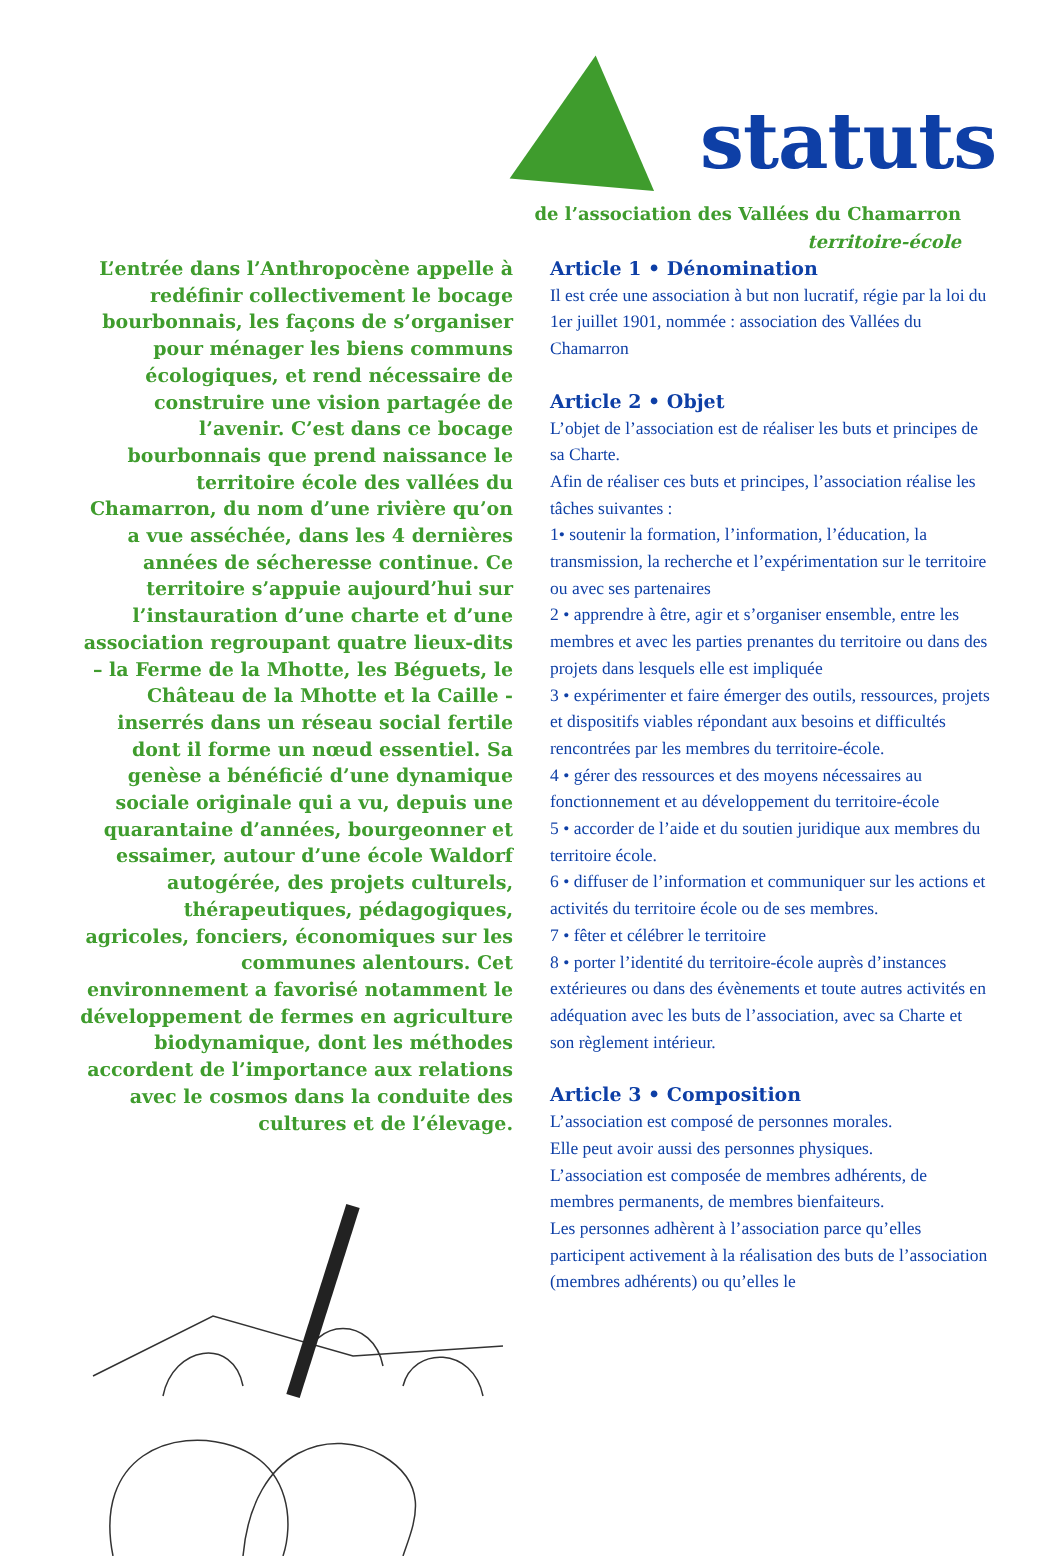statuts
de l’association des Vallées du Chamarron
territoire-école
L’entrée dans l’Anthropocène appelle à redéfinir collectivement le bocage bourbonnais, les façons de s’organiser pour ménager les biens communs écologiques, et rend nécessaire de construire une vision partagée de l’avenir. C’est dans ce bocage bourbonnais que prend naissance le territoire école des vallées du Chamarron, du nom d’une rivière qu’on a vue asséchée, dans les 4 dernières années de sécheresse continue. Ce territoire s’appuie aujourd’hui sur l’instauration d’une charte et d’une association regroupant quatre lieux-dits – la Ferme de la Mhotte, les Béguets, le Château de la Mhotte et la Caille - inserrés dans un réseau social fertile dont il forme un nœud essentiel. Sa genèse a bénéficié d’une dynamique sociale originale qui a vu, depuis une quarantaine d’années, bourgeonner et essaimer, autour d’une école Waldorf autogérée, des projets culturels, thérapeutiques, pédagogiques, agricoles, fonciers, économiques sur les communes alentours. Cet environnement a favorisé notamment le développement de fermes en agriculture biodynamique, dont les méthodes accordent de l’importance aux relations avec le cosmos dans la conduite des cultures et de l’élevage.
Article 1 • Dénomination
Il est crée une association à but non lucratif, régie par la loi du 1er juillet 1901, nommée : association des Vallées du Chamarron
Article 2 • Objet
L’objet de l’association est de réaliser les buts et principes de sa Charte.
Afin de réaliser ces buts et principes, l’association réalise les tâches suivantes :
1• soutenir la formation, l’information, l’éducation, la transmission, la recherche et l’expérimentation sur le territoire ou avec ses partenaires
2 • apprendre à être, agir et s’organiser ensemble, entre les membres et avec les parties prenantes du territoire ou dans des projets dans lesquels elle est impliquée
3 • expérimenter et faire émerger des outils, ressources, projets et dispositifs viables répondant aux besoins et difficultés rencontrées par les membres du territoire-école.
4 • gérer des ressources et des moyens nécessaires au fonctionnement et au développement du territoire-école
5 • accorder de l’aide et du soutien juridique aux membres du territoire école.
6 • diffuser de l’information et communiquer sur les actions et activités du territoire école ou de ses membres.
7 • fêter et célébrer le territoire
8 • porter l’identité du territoire-école auprès d’instances extérieures ou dans des évènements et toute autres activités en adéquation avec les buts de l’association, avec sa Charte et son règlement intérieur.
Article 3 • Composition
L’association est composé de personnes morales.
Elle peut avoir aussi des personnes physiques.
L’association est composée de membres adhérents, de membres permanents, de membres bienfaiteurs.
Les personnes adhèrent à l’association parce qu’elles participent activement à la réalisation des buts de l’association (membres adhérents) ou qu’elles le